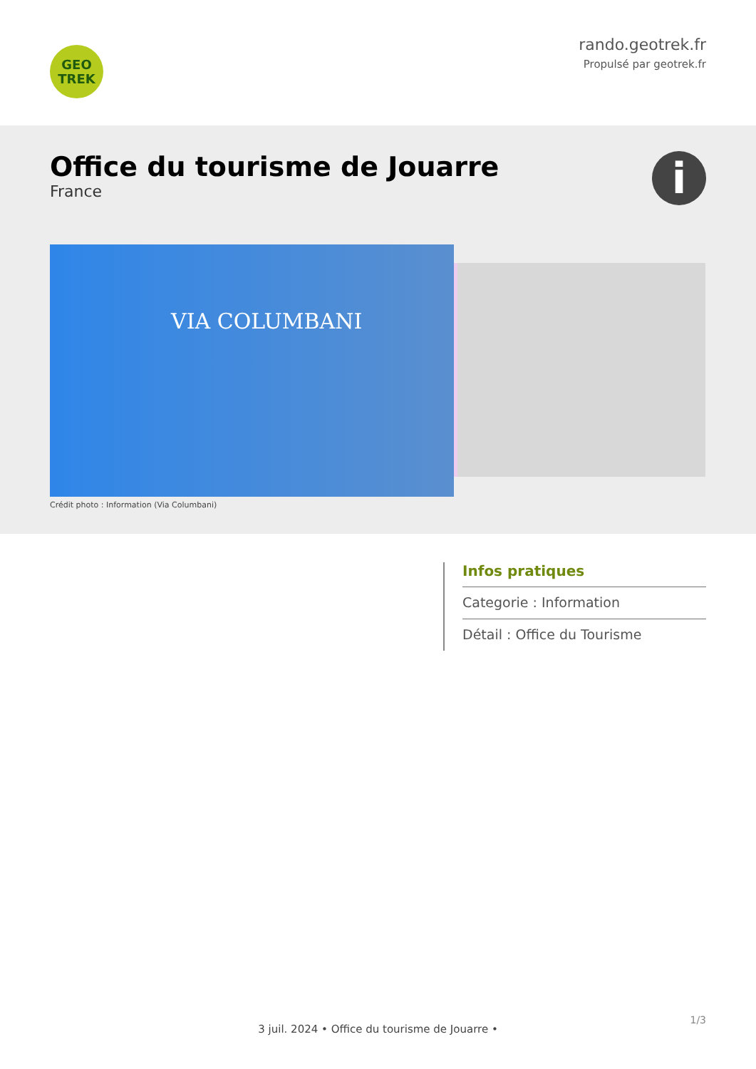GEO
TREK
rando.geotrek.fr
Propulsé par geotrek.fr
Office du tourisme de Jouarre
France
i
VIA COLUMBANI
Crédit photo : Information (Via Columbani)
Infos pratiques
Categorie : Information
Détail : Office du Tourisme
1/3
3 juil. 2024 • Office du tourisme de Jouarre •